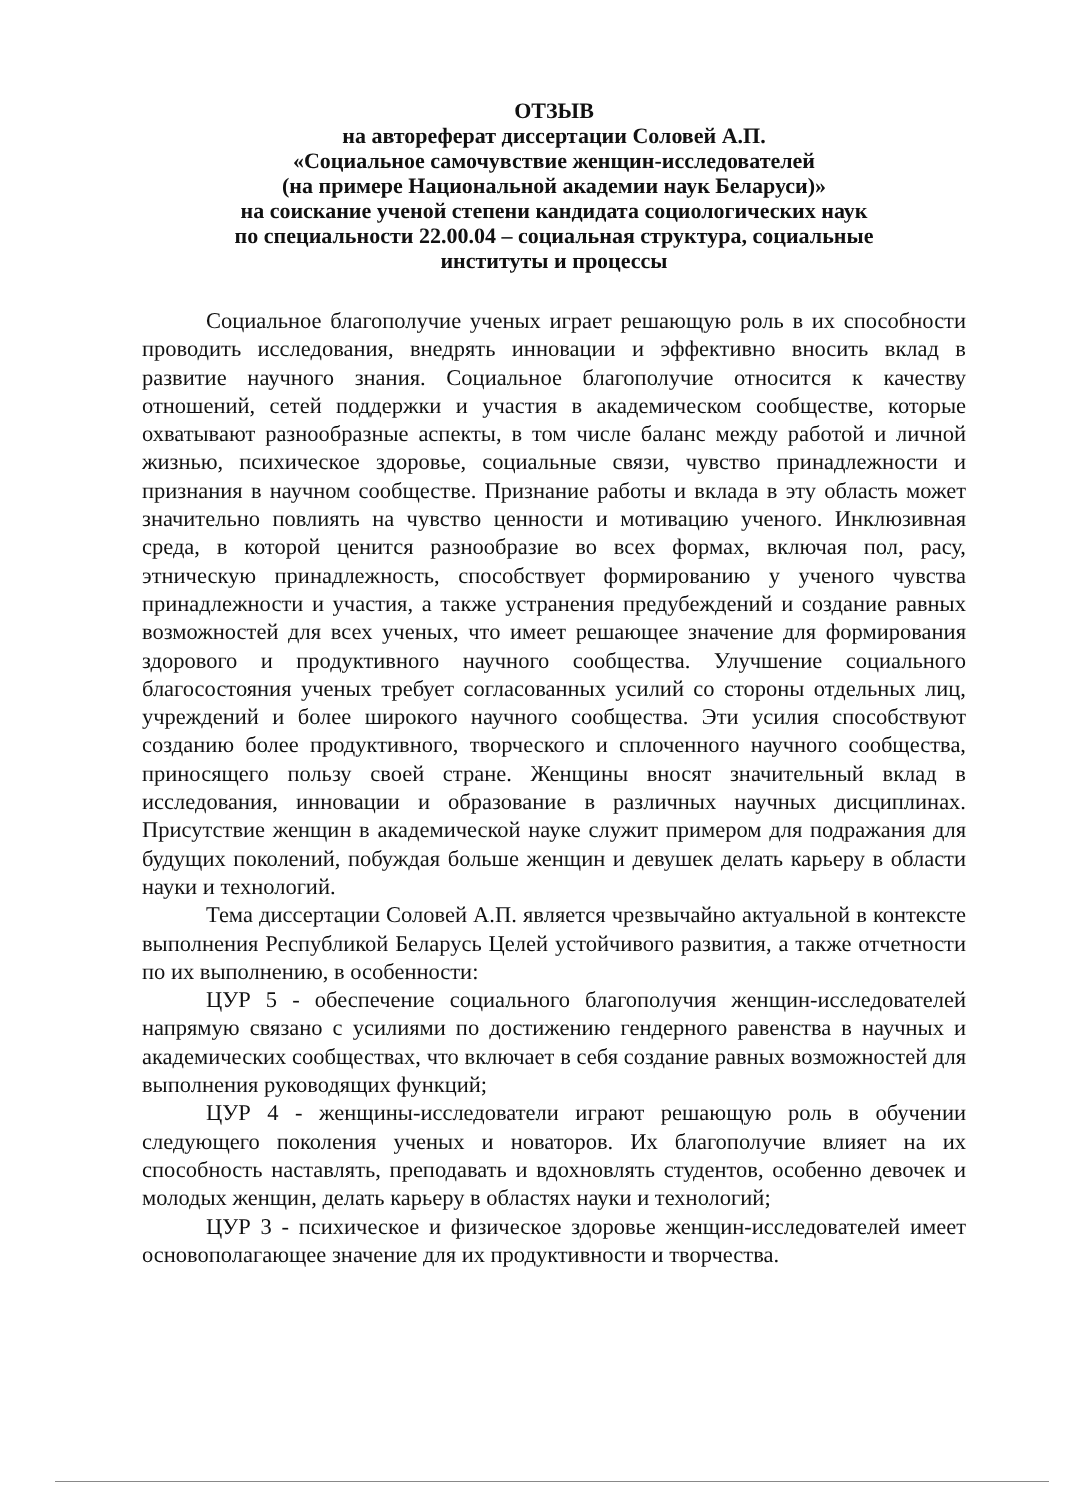ОТЗЫВ
на автореферат диссертации Соловей А.П.
«Социальное самочувствие женщин-исследователей
(на примере Национальной академии наук Беларуси)»
на соискание ученой степени кандидата социологических наук
по специальности 22.00.04 – социальная структура, социальные
институты и процессы
Социальное благополучие ученых играет решающую роль в их способности проводить исследования, внедрять инновации и эффективно вносить вклад в развитие научного знания. Социальное благополучие относится к качеству отношений, сетей поддержки и участия в академическом сообществе, которые охватывают разнообразные аспекты, в том числе баланс между работой и личной жизнью, психическое здоровье, социальные связи, чувство принадлежности и признания в научном сообществе. Признание работы и вклада в эту область может значительно повлиять на чувство ценности и мотивацию ученого. Инклюзивная среда, в которой ценится разнообразие во всех формах, включая пол, расу, этническую принадлежность, способствует формированию у ученого чувства принадлежности и участия, а также устранения предубеждений и создание равных возможностей для всех ученых, что имеет решающее значение для формирования здорового и продуктивного научного сообщества. Улучшение социального благосостояния ученых требует согласованных усилий со стороны отдельных лиц, учреждений и более широкого научного сообщества. Эти усилия способствуют созданию более продуктивного, творческого и сплоченного научного сообщества, приносящего пользу своей стране. Женщины вносят значительный вклад в исследования, инновации и образование в различных научных дисциплинах. Присутствие женщин в академической науке служит примером для подражания для будущих поколений, побуждая больше женщин и девушек делать карьеру в области науки и технологий.
Тема диссертации Соловей А.П. является чрезвычайно актуальной в контексте выполнения Республикой Беларусь Целей устойчивого развития, а также отчетности по их выполнению, в особенности:
ЦУР 5 - обеспечение социального благополучия женщин-исследователей напрямую связано с усилиями по достижению гендерного равенства в научных и академических сообществах, что включает в себя создание равных возможностей для выполнения руководящих функций;
ЦУР 4 - женщины-исследователи играют решающую роль в обучении следующего поколения ученых и новаторов. Их благополучие влияет на их способность наставлять, преподавать и вдохновлять студентов, особенно девочек и молодых женщин, делать карьеру в областях науки и технологий;
ЦУР 3 - психическое и физическое здоровье женщин-исследователей имеет основополагающее значение для их продуктивности и творчества.